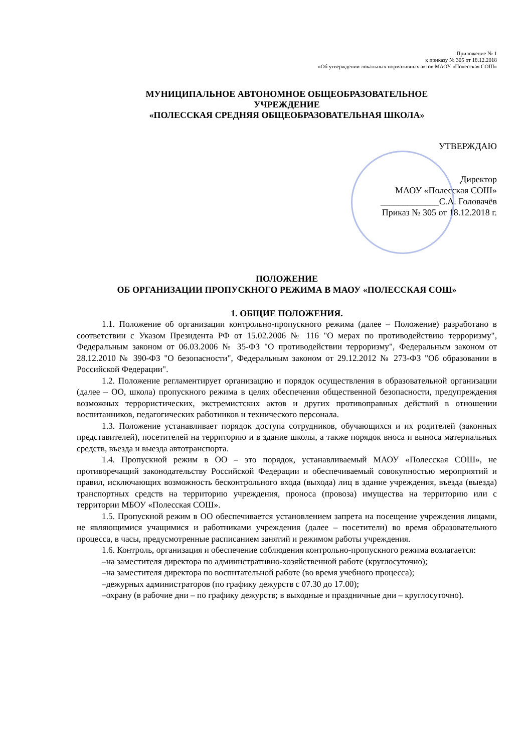Приложение № 1
к приказу № 305 от 18.12.2018
«Об утверждении локальных нормативных актов МАОУ «Полесская СОШ»
МУНИЦИПАЛЬНОЕ АВТОНОМНОЕ ОБЩЕОБРАЗОВАТЕЛЬНОЕ
УЧРЕЖДЕНИЕ
«ПОЛЕССКАЯ СРЕДНЯЯ ОБЩЕОБРАЗОВАТЕЛЬНАЯ ШКОЛА»
УТВЕРЖДАЮ
Директор
МАОУ «Полесская СОШ»
_____________С.А. Головачёв
Приказ № 305 от 18.12.2018 г.
ПОЛОЖЕНИЕ
ОБ ОРГАНИЗАЦИИ ПРОПУСКНОГО РЕЖИМА В МАОУ «ПОЛЕССКАЯ СОШ»
1. ОБЩИЕ ПОЛОЖЕНИЯ.
1.1. Положение об организации контрольно-пропускного режима (далее – Положение) разработано в соответствии с Указом Президента РФ от 15.02.2006 № 116 "О мерах по противодействию терроризму", Федеральным законом от 06.03.2006 № 35-ФЗ "О противодействии терроризму", Федеральным законом от 28.12.2010 № 390-ФЗ "О безопасности", Федеральным законом от 29.12.2012 № 273-ФЗ "Об образовании в Российской Федерации".
1.2. Положение регламентирует организацию и порядок осуществления в образовательной организации (далее – ОО, школа) пропускного режима в целях обеспечения общественной безопасности, предупреждения возможных террористических, экстремистских актов и других противоправных действий в отношении воспитанников, педагогических работников и технического персонала.
1.3. Положение устанавливает порядок доступа сотрудников, обучающихся и их родителей (законных представителей), посетителей на территорию и в здание школы, а также порядок вноса и выноса материальных средств, въезда и выезда автотранспорта.
1.4. Пропускной режим в ОО – это порядок, устанавливаемый МАОУ «Полесская СОШ», не противоречащий законодательству Российской Федерации и обеспечиваемый совокупностью мероприятий и правил, исключающих возможность бесконтрольного входа (выхода) лиц в здание учреждения, въезда (выезда) транспортных средств на территорию учреждения, проноса (провоза) имущества на территорию или с территории МБОУ «Полесская СОШ».
1.5. Пропускной режим в ОО обеспечивается установлением запрета на посещение учреждения лицами, не являющимися учащимися и работниками учреждения (далее – посетители) во время образовательного процесса, в часы, предусмотренные расписанием занятий и режимом работы учреждения.
1.6. Контроль, организация и обеспечение соблюдения контрольно-пропускного режима возлагается:
–на заместителя директора по административно-хозяйственной работе (круглосуточно);
–на заместителя директора по воспитательной работе (во время учебного процесса);
–дежурных администраторов (по графику дежурств с 07.30 до 17.00);
–охрану (в рабочие дни – по графику дежурств; в выходные и праздничные дни – круглосуточно).